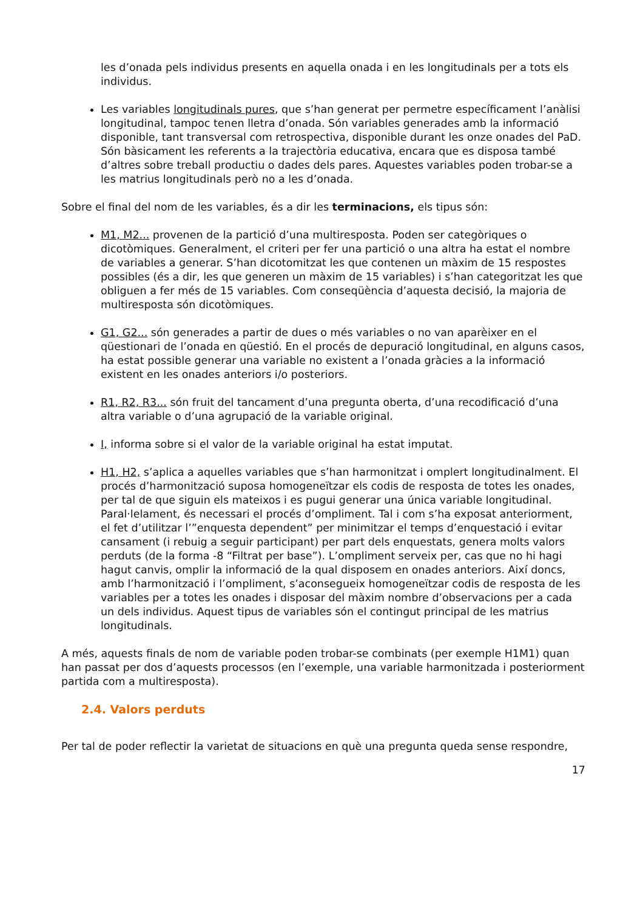les d’onada pels individus presents en aquella onada i en les longitudinals per a tots els individus.
Les variables longitudinals pures, que s’han generat per permetre específicament l’anàlisi longitudinal, tampoc tenen lletra d’onada. Són variables generades amb la informació disponible, tant transversal com retrospectiva, disponible durant les onze onades del PaD. Són bàsicament les referents a la trajectòria educativa, encara que es disposa també d’altres sobre treball productiu o dades dels pares. Aquestes variables poden trobar-se a les matrius longitudinals però no a les d’onada.
Sobre el final del nom de les variables, és a dir les terminacions, els tipus són:
M1, M2... provenen de la partició d’una multiresposta. Poden ser categòriques o dicotòmiques. Generalment, el criteri per fer una partició o una altra ha estat el nombre de variables a generar. S’han dicotomitzat les que contenen un màxim de 15 respostes possibles (és a dir, les que generen un màxim de 15 variables) i s’han categoritzat les que obliguen a fer més de 15 variables. Com conseqüència d’aquesta decisió, la majoria de multiresposta són dicotòmiques.
G1, G2... són generades a partir de dues o més variables o no van aparèixer en el qüestionari de l’onada en qüestió. En el procés de depuració longitudinal, en alguns casos, ha estat possible generar una variable no existent a l’onada gràcies a la informació existent en les onades anteriors i/o posteriors.
R1, R2, R3... són fruit del tancament d’una pregunta oberta, d’una recodificació d’una altra variable o d’una agrupació de la variable original.
I, informa sobre si el valor de la variable original ha estat imputat.
H1, H2, s’aplica a aquelles variables que s’han harmonitzat i omplert longitudinalment. El procés d’harmonització suposa homogeneïtzar els codis de resposta de totes les onades, per tal de que siguin els mateixos i es pugui generar una única variable longitudinal. Paral·lelament, és necessari el procés d’ompliment. Tal i com s’ha exposat anteriorment, el fet d’utilitzar l’”enquesta dependent” per minimitzar el temps d’enquestació i evitar cansament (i rebuig a seguir participant) per part dels enquestats, genera molts valors perduts (de la forma -8 “Filtrat per base”). L’ompliment serveix per, cas que no hi hagi hagut canvis, omplir la informació de la qual disposem en onades anteriors. Així doncs, amb l’harmonització i l’ompliment, s’aconsegueix homogeneïtzar codis de resposta de les variables per a totes les onades i disposar del màxim nombre d’observacions per a cada un dels individus. Aquest tipus de variables són el contingut principal de les matrius longitudinals.
A més, aquests finals de nom de variable poden trobar-se combinats (per exemple H1M1) quan han passat per dos d’aquests processos (en l’exemple, una variable harmonitzada i posteriorment partida com a multiresposta).
2.4. Valors perduts
Per tal de poder reflectir la varietat de situacions en què una pregunta queda sense respondre,
17